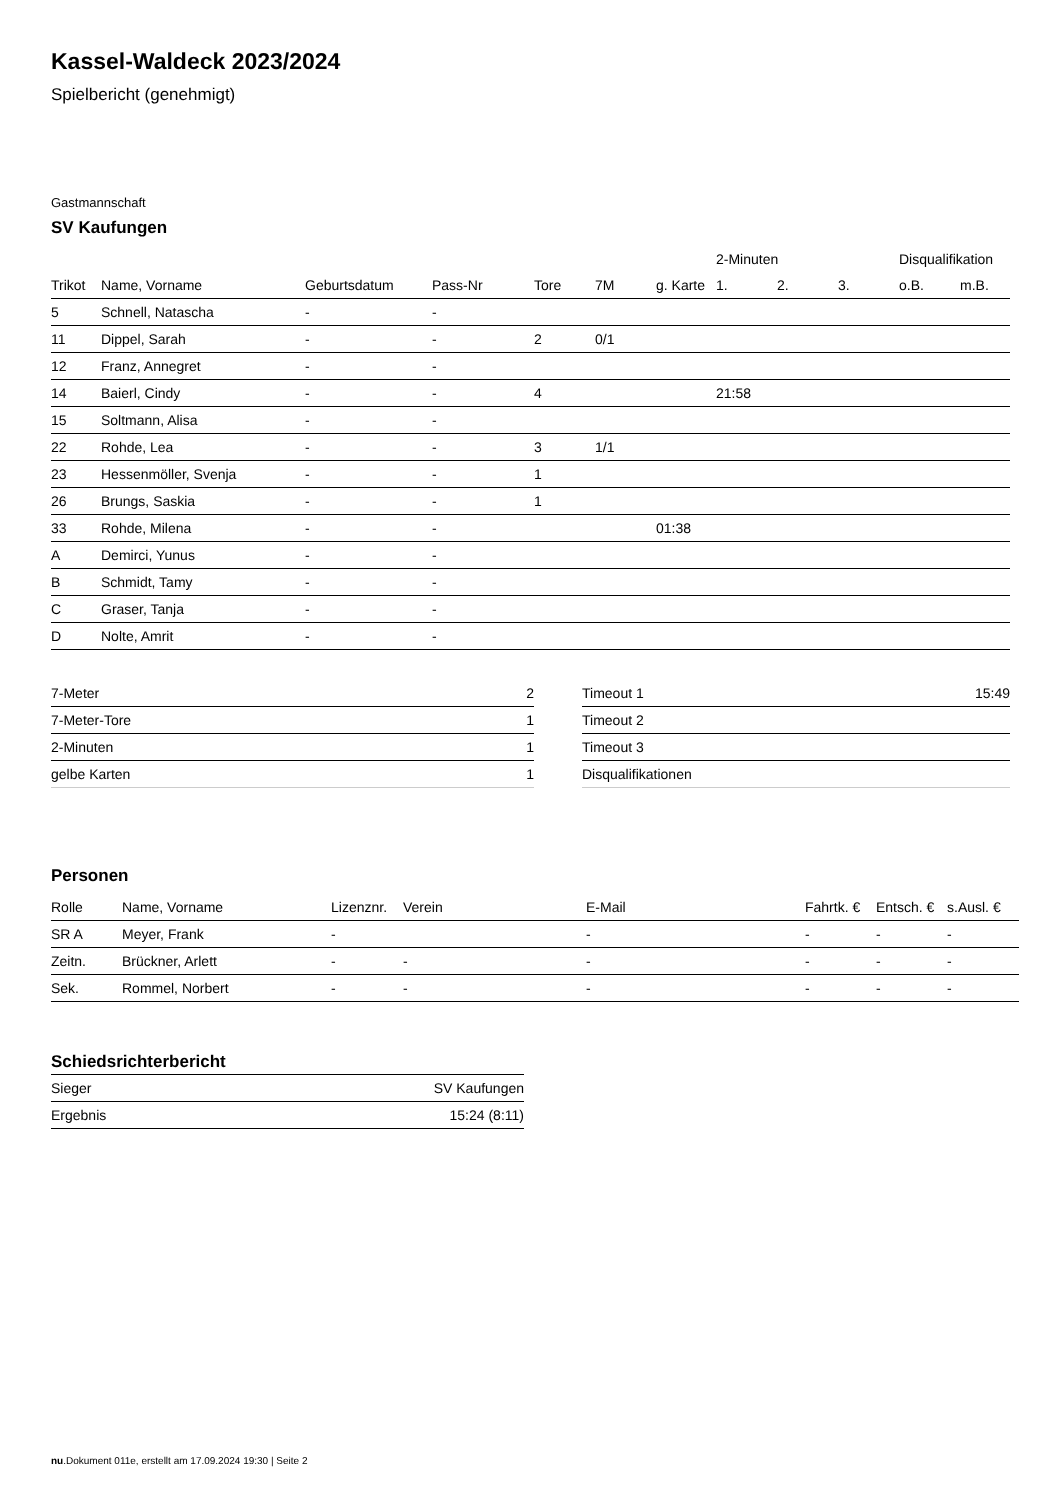Kassel-Waldeck 2023/2024
Spielbericht (genehmigt)
Gastmannschaft
SV Kaufungen
| | | | | | | | 2-Minuten | | | Disqualifikation | |
| --- | --- | --- | --- | --- | --- | --- | --- | --- | --- | --- | --- |
| Trikot | Name, Vorname | Geburtsdatum | Pass-Nr | Tore | 7M | g. Karte | 1. | 2. | 3. | o.B. | m.B. |
| 5 | Schnell, Natascha | - | - | | | | | | | | |
| 11 | Dippel, Sarah | - | - | 2 | 0/1 | | | | | | |
| 12 | Franz, Annegret | - | - | | | | | | | | |
| 14 | Baierl, Cindy | - | - | 4 | | | 21:58 | | | | |
| 15 | Soltmann, Alisa | - | - | | | | | | | | |
| 22 | Rohde, Lea | - | - | 3 | 1/1 | | | | | | |
| 23 | Hessenmöller, Svenja | - | - | 1 | | | | | | | |
| 26 | Brungs, Saskia | - | - | 1 | | | | | | | |
| 33 | Rohde, Milena | - | - | | | 01:38 | | | | | |
| A | Demirci, Yunus | - | - | | | | | | | | |
| B | Schmidt, Tamy | - | - | | | | | | | | |
| C | Graser, Tanja | - | - | | | | | | | | |
| D | Nolte, Amrit | - | - | | | | | | | | |
| 7-Meter | 2 |
| 7-Meter-Tore | 1 |
| 2-Minuten | 1 |
| gelbe Karten | 1 |
| Timeout 1 | 15:49 |
| Timeout 2 | |
| Timeout 3 | |
| Disqualifikationen | |
Personen
| Rolle | Name, Vorname | Lizenznr. | Verein | E-Mail | Fahrtk. € | Entsch. € | s.Ausl. € |
| --- | --- | --- | --- | --- | --- | --- | --- |
| SR A | Meyer, Frank | - | | - | - | - | - |
| Zeitn. | Brückner, Arlett | - | - | - | - | - | - |
| Sek. | Rommel, Norbert | - | - | - | - | - | - |
Schiedsrichterbericht
| Sieger | SV Kaufungen |
| Ergebnis | 15:24 (8:11) |
nu.Dokument 011e, erstellt am 17.09.2024 19:30 | Seite 2